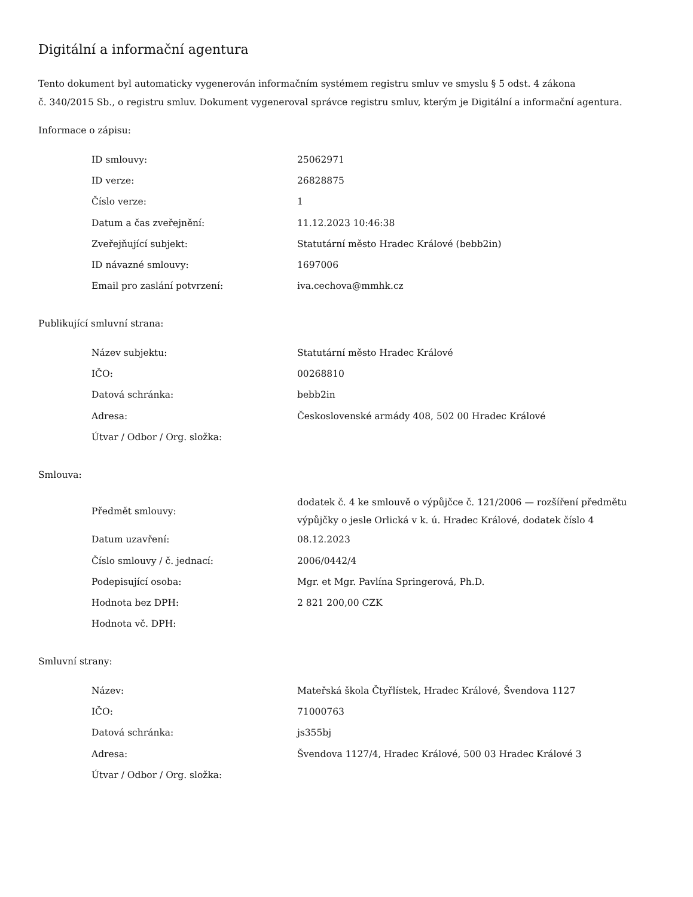Digitální a informační agentura
Tento dokument byl automaticky vygenerován informačním systémem registru smluv ve smyslu § 5 odst. 4 zákona
č. 340/2015 Sb., o registru smluv. Dokument vygeneroval správce registru smluv, kterým je Digitální a informační agentura.
Informace o zápisu:
| ID smlouvy: | 25062971 |
| ID verze: | 26828875 |
| Číslo verze: | 1 |
| Datum a čas zveřejnění: | 11.12.2023 10:46:38 |
| Zveřejňující subjekt: | Statutární město Hradec Králové (bebb2in) |
| ID návazné smlouvy: | 1697006 |
| Email pro zaslání potvrzení: | iva.cechova@mmhk.cz |
Publikující smluvní strana:
| Název subjektu: | Statutární město Hradec Králové |
| IČO: | 00268810 |
| Datová schránka: | bebb2in |
| Adresa: | Československé armády 408, 502 00 Hradec Králové |
| Útvar / Odbor / Org. složka: | |
Smlouva:
| Předmět smlouvy: | dodatek č. 4 ke smlouvě o výpůjčce č. 121/2006 — rozšíření předmětu výpůjčky o jesle Orlická v k. ú. Hradec Králové, dodatek číslo 4 |
| Datum uzavření: | 08.12.2023 |
| Číslo smlouvy / č. jednací: | 2006/0442/4 |
| Podepisující osoba: | Mgr. et Mgr. Pavlína Springerová, Ph.D. |
| Hodnota bez DPH: | 2 821 200,00 CZK |
| Hodnota vč. DPH: | |
Smluvní strany:
| Název: | Mateřská škola Čtyřlístek, Hradec Králové, Švendova 1127 |
| IČO: | 71000763 |
| Datová schránka: | js355bj |
| Adresa: | Švendova 1127/4, Hradec Králové, 500 03 Hradec Králové 3 |
| Útvar / Odbor / Org. složka: | |